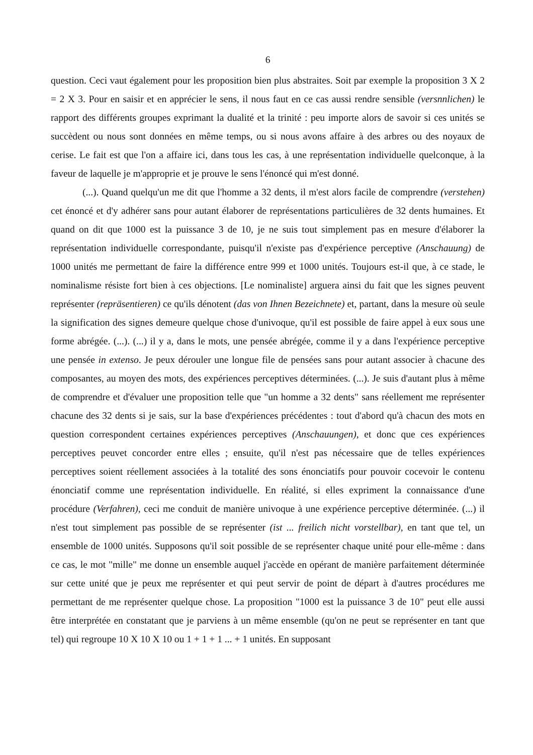6
question. Ceci vaut également pour les proposition bien plus abstraites. Soit par exemple la proposition 3 X 2 = 2 X 3. Pour en saisir et en apprécier le sens, il nous faut en ce cas aussi rendre sensible (versnnlichen) le rapport des différents groupes exprimant la dualité et la trinité : peu importe alors de savoir si ces unités se succèdent ou nous sont données en même temps, ou si nous avons affaire à des arbres ou des noyaux de cerise. Le fait est que l'on a affaire ici, dans tous les cas, à une représentation individuelle quelconque, à la faveur de laquelle je m'approprie et je prouve le sens l'énoncé qui m'est donné.
(...). Quand quelqu'un me dit que l'homme a 32 dents, il m'est alors facile de comprendre (verstehen) cet énoncé et d'y adhérer sans pour autant élaborer de représentations particulières de 32 dents humaines. Et quand on dit que 1000 est la puissance 3 de 10, je ne suis tout simplement pas en mesure d'élaborer la représentation individuelle correspondante, puisqu'il n'existe pas d'expérience perceptive (Anschauung) de 1000 unités me permettant de faire la différence entre 999 et 1000 unités. Toujours est-il que, à ce stade, le nominalisme résiste fort bien à ces objections. [Le nominaliste] arguera ainsi du fait que les signes peuvent représenter (repräsentieren) ce qu'ils dénotent (das von Ihnen Bezeichnete) et, partant, dans la mesure où seule la signification des signes demeure quelque chose d'univoque, qu'il est possible de faire appel à eux sous une forme abrégée. (...). (...) il y a, dans le mots, une pensée abrégée, comme il y a dans l'expérience perceptive une pensée in extenso. Je peux dérouler une longue file de pensées sans pour autant associer à chacune des composantes, au moyen des mots, des expériences perceptives déterminées. (...). Je suis d'autant plus à même de comprendre et d'évaluer une proposition telle que "un homme a 32 dents" sans réellement me représenter chacune des 32 dents si je sais, sur la base d'expériences précédentes : tout d'abord qu'à chacun des mots en question correspondent certaines expériences perceptives (Anschauungen), et donc que ces expériences perceptives peuvet concorder entre elles ; ensuite, qu'il n'est pas nécessaire que de telles expériences perceptives soient réellement associées à la totalité des sons énonciatifs pour pouvoir cocevoir le contenu énonciatif comme une représentation individuelle. En réalité, si elles expriment la connaissance d'une procédure (Verfahren), ceci me conduit de manière univoque à une expérience perceptive déterminée. (...) il n'est tout simplement pas possible de se représenter (ist ... freilich nicht vorstellbar), en tant que tel, un ensemble de 1000 unités. Supposons qu'il soit possible de se représenter chaque unité pour elle-même : dans ce cas, le mot "mille" me donne un ensemble auquel j'accède en opérant de manière parfaitement déterminée sur cette unité que je peux me représenter et qui peut servir de point de départ à d'autres procédures me permettant de me représenter quelque chose. La proposition "1000 est la puissance 3 de 10" peut elle aussi être interprétée en constatant que je parviens à un même ensemble (qu'on ne peut se représenter en tant que tel) qui regroupe 10 X 10 X 10 ou 1 + 1 + 1 ... + 1 unités. En supposant